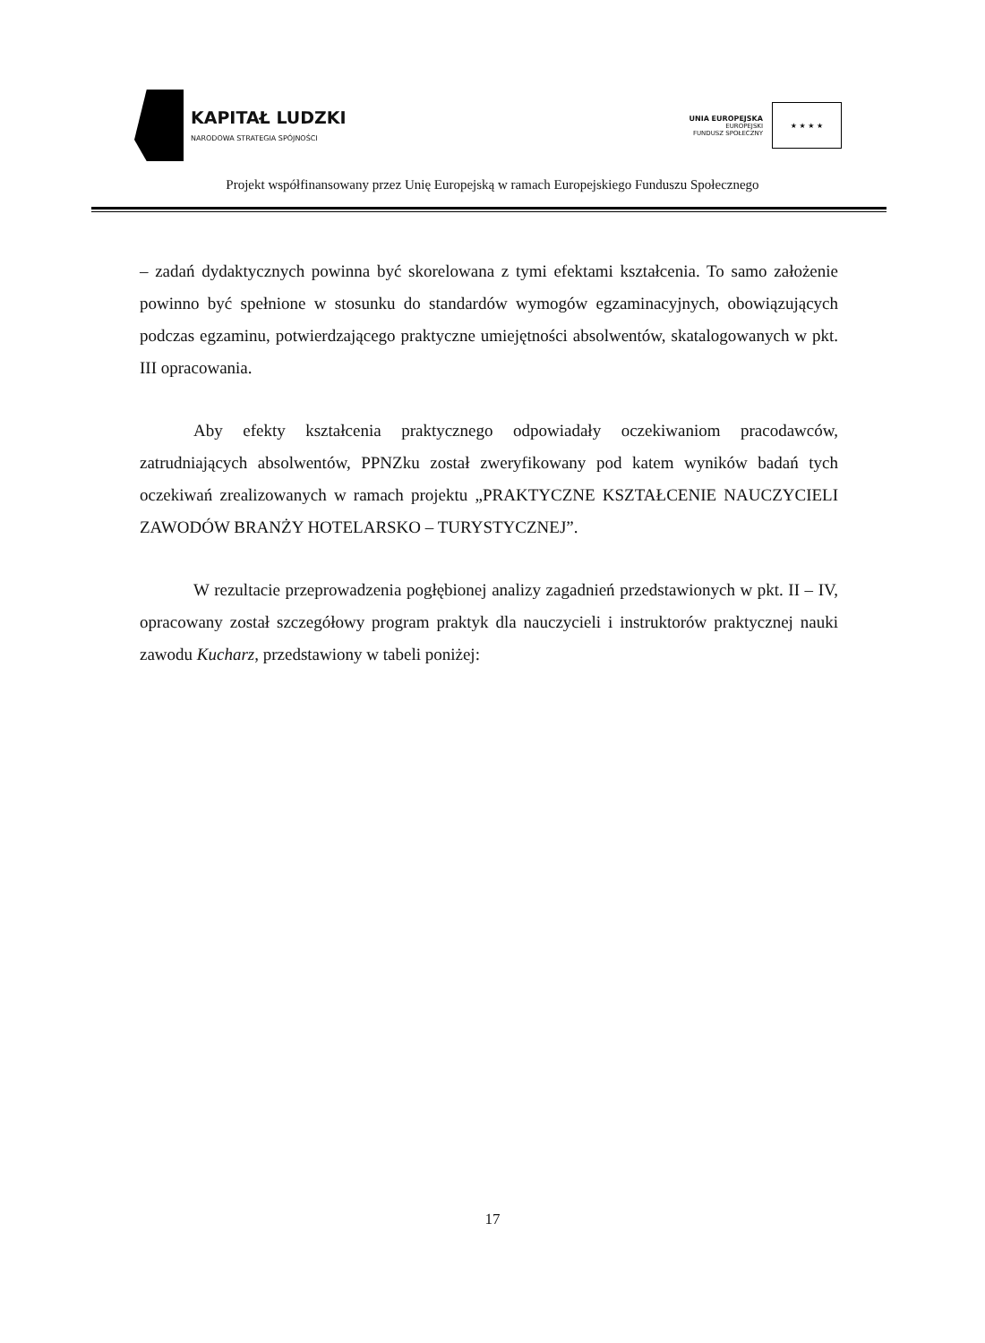KAPITAŁ LUDZKI
NARODOWA STRATEGIA SPÓJNOŚCI
UNIA EUROPEJSKA
EUROPEJSKI
FUNDUSZ SPOŁECZNY
★ ★ ★ ★
Projekt współfinansowany przez Unię Europejską w ramach Europejskiego Funduszu Społecznego
– zadań dydaktycznych powinna być skorelowana z tymi efektami kształcenia. To samo założenie powinno być spełnione w stosunku do standardów wymogów egzaminacyjnych, obowiązujących podczas egzaminu, potwierdzającego praktyczne umiejętności absolwentów, skatalogowanych w pkt. III opracowania.
Aby efekty kształcenia praktycznego odpowiadały oczekiwaniom pracodawców, zatrudniających absolwentów, PPNZku został zweryfikowany pod katem wyników badań tych oczekiwań zrealizowanych w ramach projektu „PRAKTYCZNE KSZTAŁCENIE NAUCZYCIELI ZAWODÓW BRANŻY HOTELARSKO – TURYSTYCZNEJ”.
W rezultacie przeprowadzenia pogłębionej analizy zagadnień przedstawionych w pkt. II – IV, opracowany został szczegółowy program praktyk dla nauczycieli i instruktorów praktycznej nauki zawodu Kucharz, przedstawiony w tabeli poniżej:
17